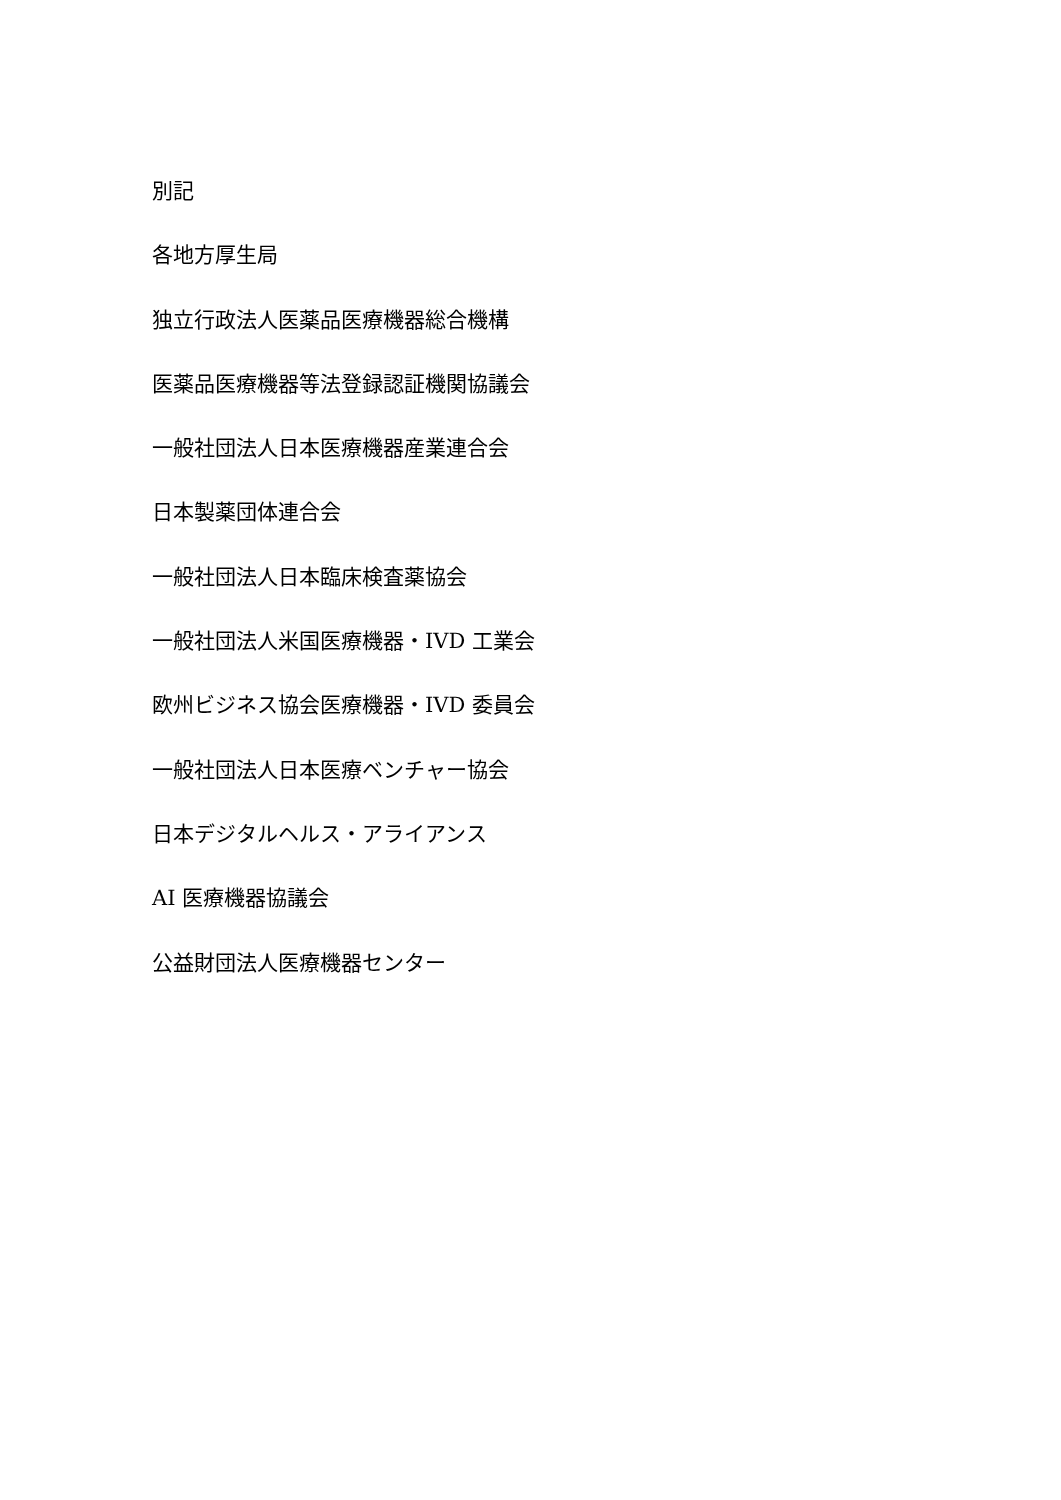別記
各地方厚生局
独立行政法人医薬品医療機器総合機構
医薬品医療機器等法登録認証機関協議会
一般社団法人日本医療機器産業連合会
日本製薬団体連合会
一般社団法人日本臨床検査薬協会
一般社団法人米国医療機器・IVD 工業会
欧州ビジネス協会医療機器・IVD 委員会
一般社団法人日本医療ベンチャー協会
日本デジタルヘルス・アライアンス
AI 医療機器協議会
公益財団法人医療機器センター